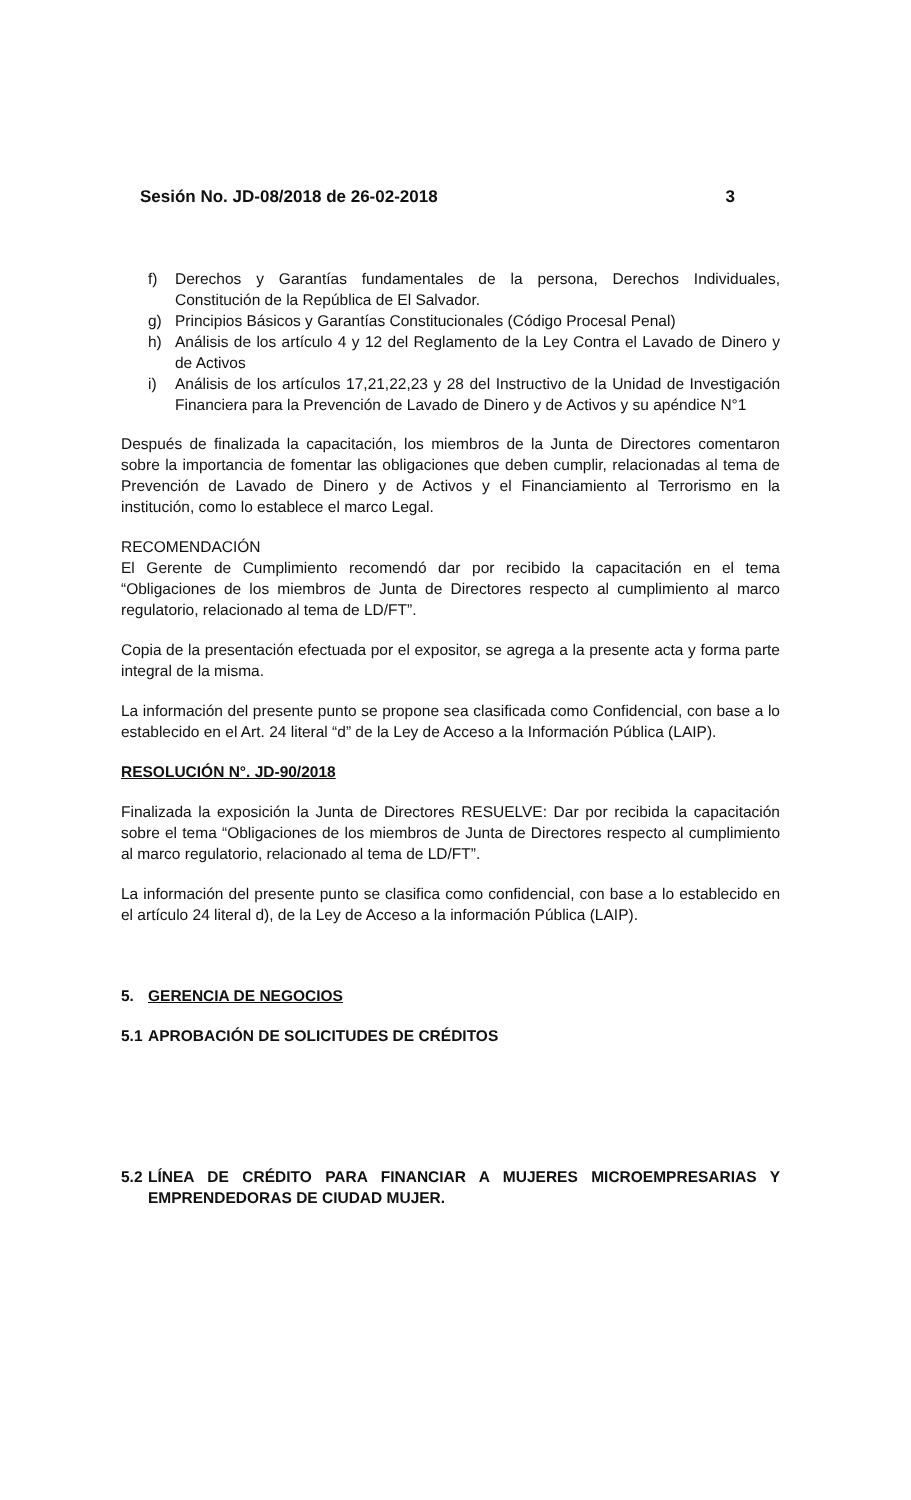Sesión No. JD-08/2018 de 26-02-2018 3
f) Derechos y Garantías fundamentales de la persona, Derechos Individuales, Constitución de la República de El Salvador.
g) Principios Básicos y Garantías Constitucionales (Código Procesal Penal)
h) Análisis de los artículo 4 y 12 del Reglamento de la Ley Contra el Lavado de Dinero y de Activos
i) Análisis de los artículos 17,21,22,23 y 28 del Instructivo de la Unidad de Investigación Financiera para la Prevención de Lavado de Dinero y de Activos y su apéndice N°1
Después de finalizada la capacitación, los miembros de la Junta de Directores comentaron sobre la importancia de fomentar las obligaciones que deben cumplir, relacionadas al tema de Prevención de Lavado de Dinero y de Activos y el Financiamiento al Terrorismo en la institución, como lo establece el marco Legal.
RECOMENDACIÓN
El Gerente de Cumplimiento recomendó dar por recibido la capacitación en el tema “Obligaciones de los miembros de Junta de Directores respecto al cumplimiento al marco regulatorio, relacionado al tema de LD/FT”.
Copia de la presentación efectuada por el expositor, se agrega a la presente acta y forma parte integral de la misma.
La información del presente punto se propone sea clasificada como Confidencial, con base a lo establecido en el Art. 24 literal “d” de la Ley de Acceso a la Información Pública (LAIP).
RESOLUCIÓN N°. JD-90/2018
Finalizada la exposición la Junta de Directores RESUELVE: Dar por recibida la capacitación sobre el tema “Obligaciones de los miembros de Junta de Directores respecto al cumplimiento al marco regulatorio, relacionado al tema de LD/FT”.
La información del presente punto se clasifica como confidencial, con base a lo establecido en el artículo 24 literal d), de la Ley de Acceso a la información Pública (LAIP).
5. GERENCIA DE NEGOCIOS
5.1 APROBACIÓN DE SOLICITUDES DE CRÉDITOS
5.2 LÍNEA DE CRÉDITO PARA FINANCIAR A MUJERES MICROEMPRESARIAS Y EMPRENDEDORAS DE CIUDAD MUJER.